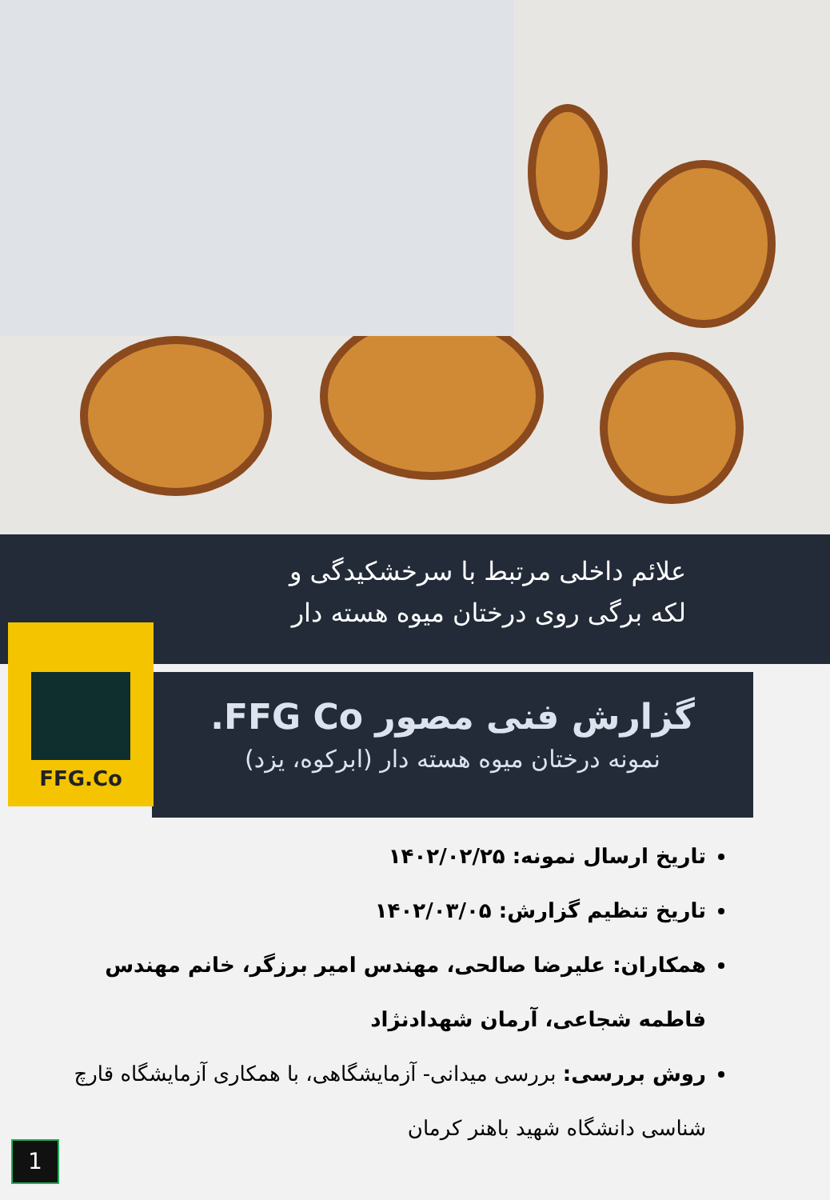علائم داخلی مرتبط با سرخشکیدگی و
لکه برگی روی درختان میوه هسته دار
گزارش فنی مصور FFG Co.
نمونه درختان میوه هسته دار (ابرکوه، یزد)
FFG.Co
تاریخ ارسال نمونه: ۱۴۰۲/۰۲/۲۵
تاریخ تنظیم گزارش: ۱۴۰۲/۰۳/۰۵
همکاران: علیرضا صالحی، مهندس امیر برزگر، خانم مهندس فاطمه شجاعی، آرمان شهدادنژاد
روش بررسی: بررسی میدانی- آزمایشگاهی، با همکاری آزمایشگاه قارچ شناسی دانشگاه شهید باهنر کرمان
1